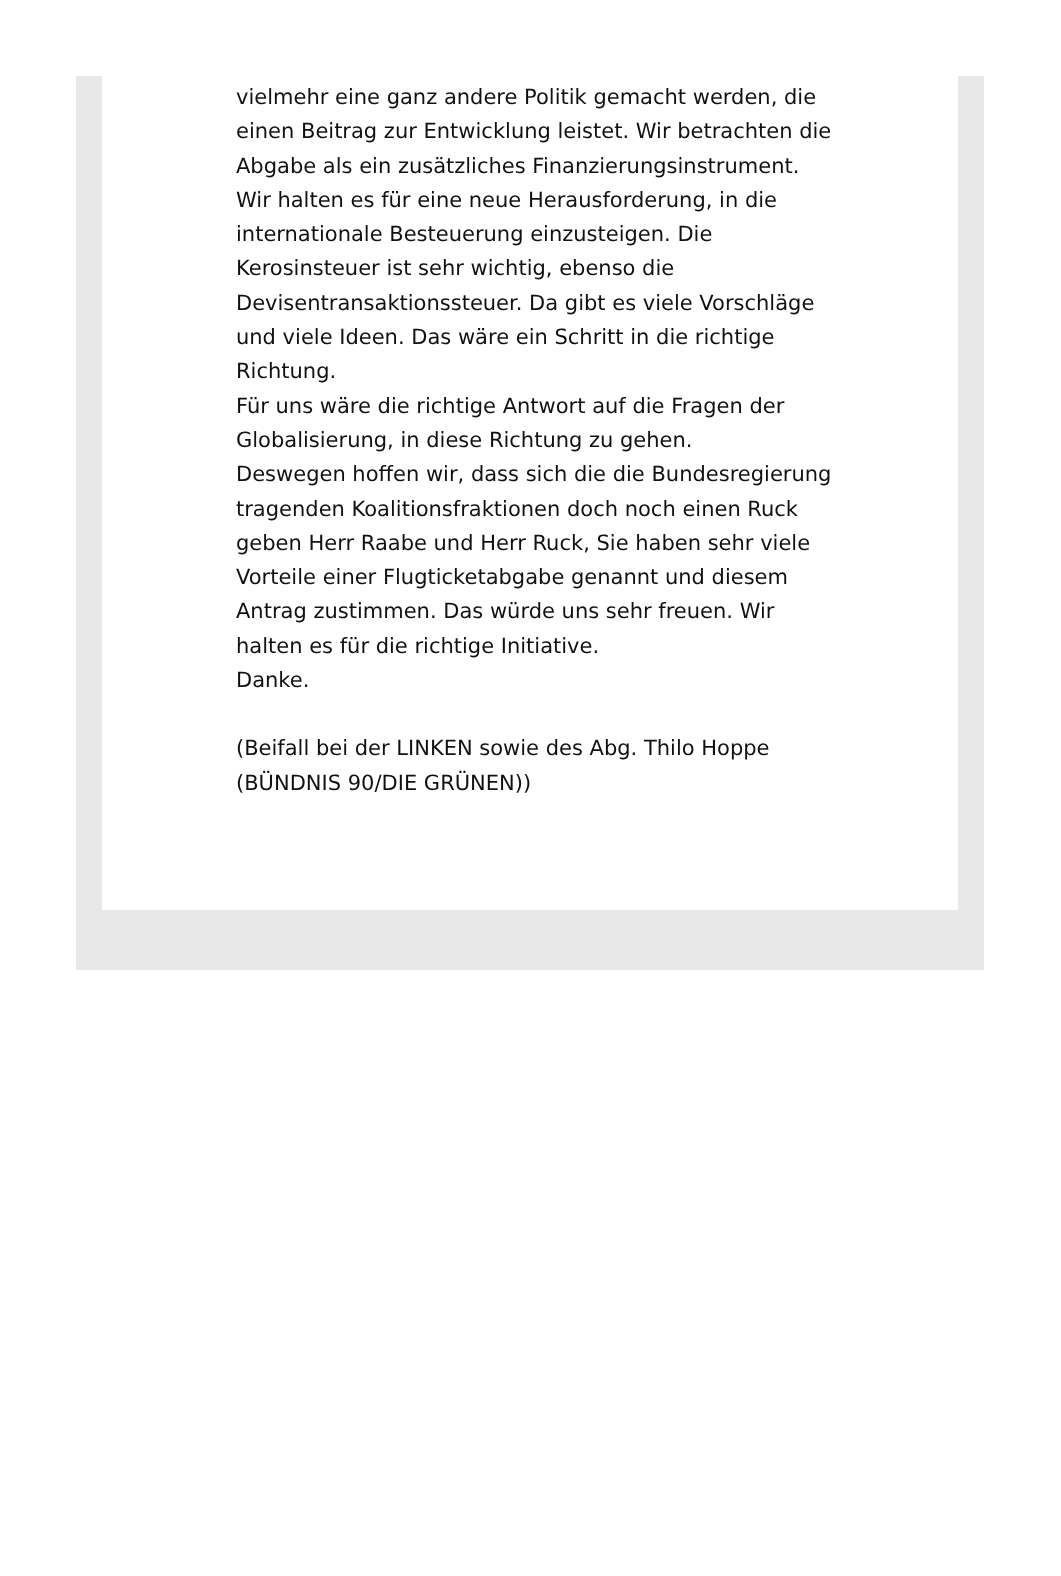vielmehr eine ganz andere Politik gemacht werden, die einen Beitrag zur Entwicklung leistet. Wir betrachten die Abgabe als ein zusätzliches Finanzierungsinstrument. Wir halten es für eine neue Herausforderung, in die internationale Besteuerung einzusteigen. Die Kerosinsteuer ist sehr wichtig, ebenso die Devisentransaktionssteuer. Da gibt es viele Vorschläge und viele Ideen. Das wäre ein Schritt in die richtige Richtung.
Für uns wäre die richtige Antwort auf die Fragen der Globalisierung, in diese Richtung zu gehen.
Deswegen hoffen wir, dass sich die die Bundesregierung tragenden Koalitionsfraktionen doch noch einen Ruck geben Herr Raabe und Herr Ruck, Sie haben sehr viele Vorteile einer Flugticketabgabe genannt und diesem Antrag zustimmen. Das würde uns sehr freuen. Wir halten es für die richtige Initiative.
Danke.
(Beifall bei der LINKEN sowie des Abg. Thilo Hoppe (BÜNDNIS 90/DIE GRÜNEN))